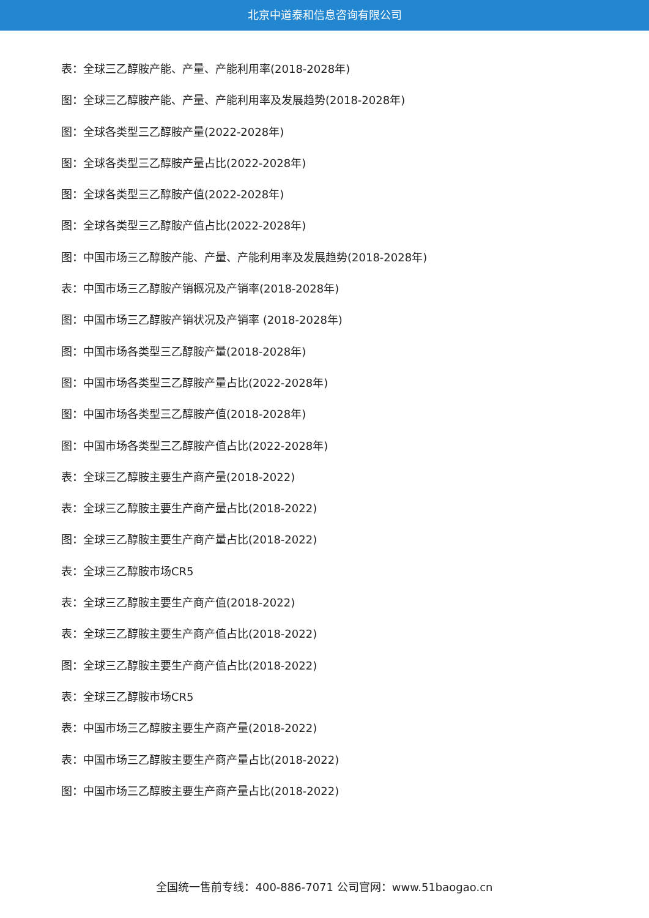北京中道泰和信息咨询有限公司
表：全球三乙醇胺产能、产量、产能利用率(2018-2028年)
图：全球三乙醇胺产能、产量、产能利用率及发展趋势(2018-2028年)
图：全球各类型三乙醇胺产量(2022-2028年)
图：全球各类型三乙醇胺产量占比(2022-2028年)
图：全球各类型三乙醇胺产值(2022-2028年)
图：全球各类型三乙醇胺产值占比(2022-2028年)
图：中国市场三乙醇胺产能、产量、产能利用率及发展趋势(2018-2028年)
表：中国市场三乙醇胺产销概况及产销率(2018-2028年)
图：中国市场三乙醇胺产销状况及产销率 (2018-2028年)
图：中国市场各类型三乙醇胺产量(2018-2028年)
图：中国市场各类型三乙醇胺产量占比(2022-2028年)
图：中国市场各类型三乙醇胺产值(2018-2028年)
图：中国市场各类型三乙醇胺产值占比(2022-2028年)
表：全球三乙醇胺主要生产商产量(2018-2022)
表：全球三乙醇胺主要生产商产量占比(2018-2022)
图：全球三乙醇胺主要生产商产量占比(2018-2022)
表：全球三乙醇胺市场CR5
表：全球三乙醇胺主要生产商产值(2018-2022)
表：全球三乙醇胺主要生产商产值占比(2018-2022)
图：全球三乙醇胺主要生产商产值占比(2018-2022)
表：全球三乙醇胺市场CR5
表：中国市场三乙醇胺主要生产商产量(2018-2022)
表：中国市场三乙醇胺主要生产商产量占比(2018-2022)
图：中国市场三乙醇胺主要生产商产量占比(2018-2022)
全国统一售前专线：400-886-7071 公司官网：www.51baogao.cn